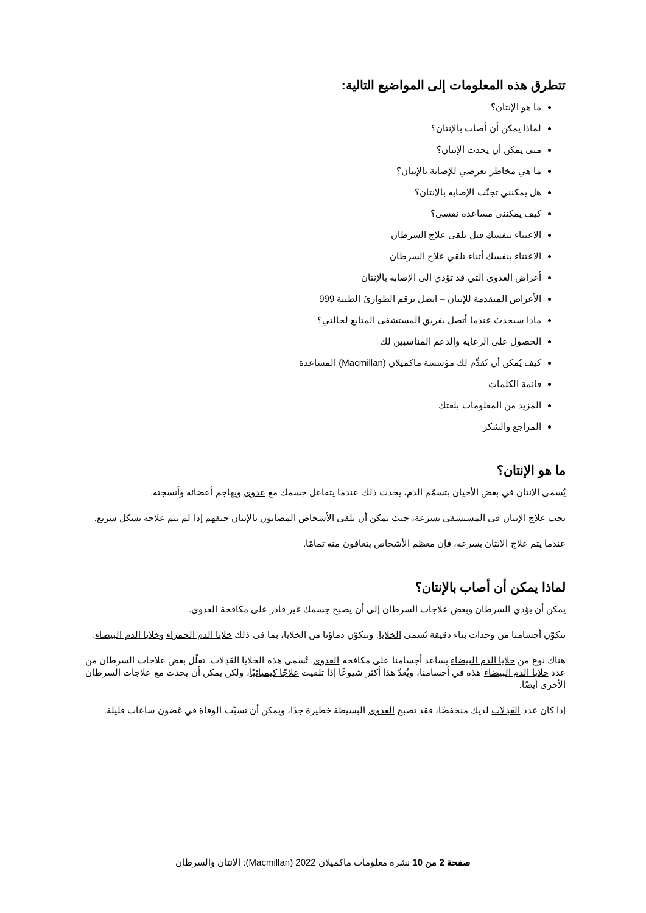تتطرق هذه المعلومات إلى المواضيع التالية:
ما هو الإنتان؟
لماذا يمكن أن أصاب بالإنتان؟
متى يمكن أن يحدث الإنتان؟
ما هي مخاطر تعرضي للإصابة بالإنتان؟
هل يمكنني تجنّب الإصابة بالإنتان؟
كيف يمكنني مساعدة نفسي؟
الاعتناء بنفسك قبل تلقي علاج السرطان
الاعتناء بنفسك أثناء تلقي علاج السرطان
أعراض العدوى التي قد تؤدي إلى الإصابة بالإنتان
الأعراض المتقدمة للإنتان – اتصل برقم الطوارئ الطبية 999
ماذا سيحدث عندما أتصل بفريق المستشفى المتابع لحالتي؟
الحصول على الرعاية والدعم المناسبين لك
كيف يُمكن أن تُقدِّم لك مؤسسة ماكميلان (Macmillan) المساعدة
قائمة الكلمات
المزيد من المعلومات بلغتك
المراجع والشكر
ما هو الإنتان؟
يُسمى الإنتان في بعض الأحيان بتسمّم الدم، يحدث ذلك عندما يتفاعل جسمك مع عدوى ويهاجم أعضائه وأنسجته.
يجب علاج الإنتان في المستشفى بسرعة، حيث يمكن أن يلقى الأشخاص المصابون بالإنتان حتفهم إذا لم يتم علاجه بشكل سريع.
عندما يتم علاج الإنتان بسرعة، فإن معظم الأشخاص يتعافون منه تمامًا.
لماذا يمكن أن أصاب بالإنتان؟
يمكن أن يؤدي السرطان وبعض علاجات السرطان إلى أن يصبح جسمك غير قادر على مكافحة العدوى.
تتكوّن أجسامنا من وحدات بناء دقيقة تُسمى الخلايا. وتتكوّن دماؤنا من الخلايا، بما في ذلك خلايا الدم الحمراء وخلايا الدم البيضاء.
هناك نوع من خلايا الدم البيضاء يساعد أجسامنا على مكافحة العدوى. تُسمى هذه الخلايا العَدِلات. تقلّل بعض علاجات السرطان من عدد خلايا الدم البيضاء هذه في أجسامنا، ويُعدّ هذا أكثر شيوعًا إذا تلقيت علاجًا كيميائيًا، ولكن يمكن أن يحدث مع علاجات السرطان الأخرى أيضًا.
إذا كان عدد العَدِلات لديك منخفضًا، فقد تصبح العدوى البسيطة خطيرة جدًا، ويمكن أن تسبّب الوفاة في غضون ساعات قليلة.
صفحة 2 من 10 نشرة معلومات ماكميلان 2022 (Macmillan): الإنتان والسرطان